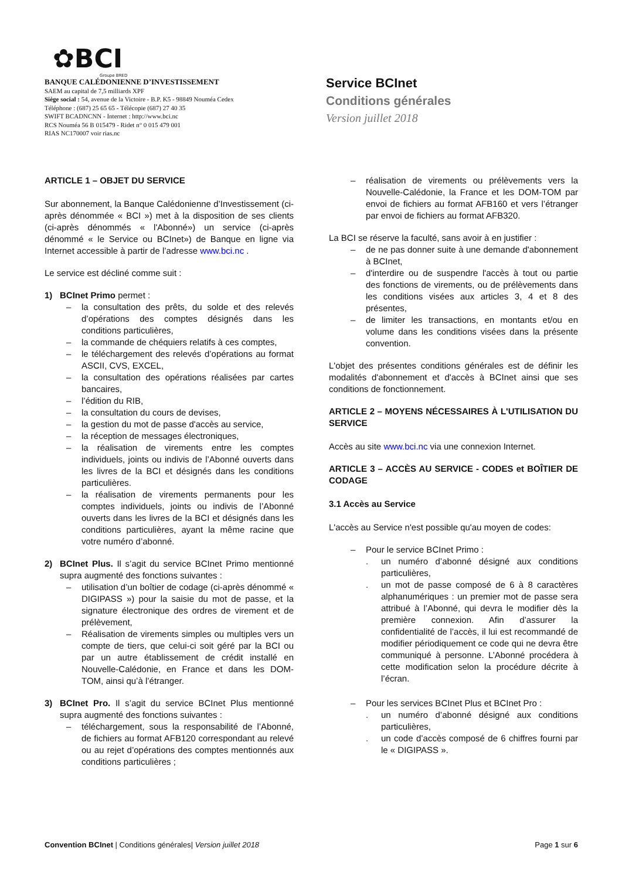✿BCI
Groupe BRED
BANQUE CALÉDONIENNE D’INVESTISSEMENT
SAEM au capital de 7,5 milliards XPF
Siège social : 54, avenue de la Victoire - B.P. K5 - 98849 Nouméa Cedex
Téléphone : (687) 25 65 65 - Télécopie (687) 27 40 35
SWIFT BCADNCNN - Internet : http://www.bci.nc
RCS Nouméa 56 B 015479 - Ridet n° 0 015 479 001
RIAS NC170007 voir rias.nc
Service BCInet
Conditions générales
Version juillet 2018
ARTICLE 1 – OBJET DU SERVICE
Sur abonnement, la Banque Calédonienne d’Investissement (ci-après dénommée « BCI ») met à la disposition de ses clients (ci-après dénommés « l'Abonné») un service (ci-après dénommé « le Service ou BCInet») de Banque en ligne via Internet accessible à partir de l’adresse www.bci.nc .
Le service est décliné comme suit :
1) BCInet Primo permet :
– la consultation des prêts, du solde et des relevés d’opérations des comptes désignés dans les conditions particulières,
– la commande de chéquiers relatifs à ces comptes,
– le téléchargement des relevés d’opérations au format ASCII, CVS, EXCEL,
– la consultation des opérations réalisées par cartes bancaires,
– l’édition du RIB,
– la consultation du cours de devises,
– la gestion du mot de passe d'accès au service,
– la réception de messages électroniques,
– la réalisation de virements entre les comptes individuels, joints ou indivis de l’Abonné ouverts dans les livres de la BCI et désignés dans les conditions particulières.
– la réalisation de virements permanents pour les comptes individuels, joints ou indivis de l’Abonné ouverts dans les livres de la BCI et désignés dans les conditions particulières, ayant la même racine que votre numéro d’abonné.
2) BCInet Plus. Il s’agit du service BCInet Primo mentionné supra augmenté des fonctions suivantes :
– utilisation d’un boîtier de codage (ci-après dénommé « DIGIPASS ») pour la saisie du mot de passe, et la signature électronique des ordres de virement et de prélèvement,
– Réalisation de virements simples ou multiples vers un compte de tiers, que celui-ci soit géré par la BCI ou par un autre établissement de crédit installé en Nouvelle-Calédonie, en France et dans les DOM-TOM, ainsi qu’à l’étranger.
3) BCInet Pro. Il s’agit du service BCInet Plus mentionné supra augmenté des fonctions suivantes :
– téléchargement, sous la responsabilité de l’Abonné, de fichiers au format AFB120 correspondant au relevé ou au rejet d’opérations des comptes mentionnés aux conditions particulières ;
– réalisation de virements ou prélèvements vers la Nouvelle-Calédonie, la France et les DOM-TOM par envoi de fichiers au format AFB160 et vers l’étranger par envoi de fichiers au format AFB320.
La BCI se réserve la faculté, sans avoir à en justifier :
– de ne pas donner suite à une demande d'abonnement à BCInet,
– d'interdire ou de suspendre l'accès à tout ou partie des fonctions de virements, ou de prélèvements dans les conditions visées aux articles 3, 4 et 8 des présentes,
– de limiter les transactions, en montants et/ou en volume dans les conditions visées dans la présente convention.
L'objet des présentes conditions générales est de définir les modalités d'abonnement et d'accès à BCInet ainsi que ses conditions de fonctionnement.
ARTICLE 2 – MOYENS NÉCESSAIRES À L'UTILISATION DU SERVICE
Accès au site www.bci.nc via une connexion Internet.
ARTICLE 3 – ACCÈS AU SERVICE - CODES et BOÎTIER DE CODAGE
3.1 Accès au Service
L'accès au Service n'est possible qu'au moyen de codes:
– Pour le service BCInet Primo :
. un numéro d’abonné désigné aux conditions particulières,
. un mot de passe composé de 6 à 8 caractères alphanumériques : un premier mot de passe sera attribué à l’Abonné, qui devra le modifier dès la première connexion. Afin d’assurer la confidentialité de l’accès, il lui est recommandé de modifier périodiquement ce code qui ne devra être communiqué à personne. L’Abonné procédera à cette modification selon la procédure décrite à l’écran.
– Pour les services BCInet Plus et BCInet Pro :
. un numéro d’abonné désigné aux conditions particulières,
. un code d’accès composé de 6 chiffres fourni par le « DIGIPASS ».
Convention BCInet | Conditions générales| Version juillet 2018 Page 1 sur 6